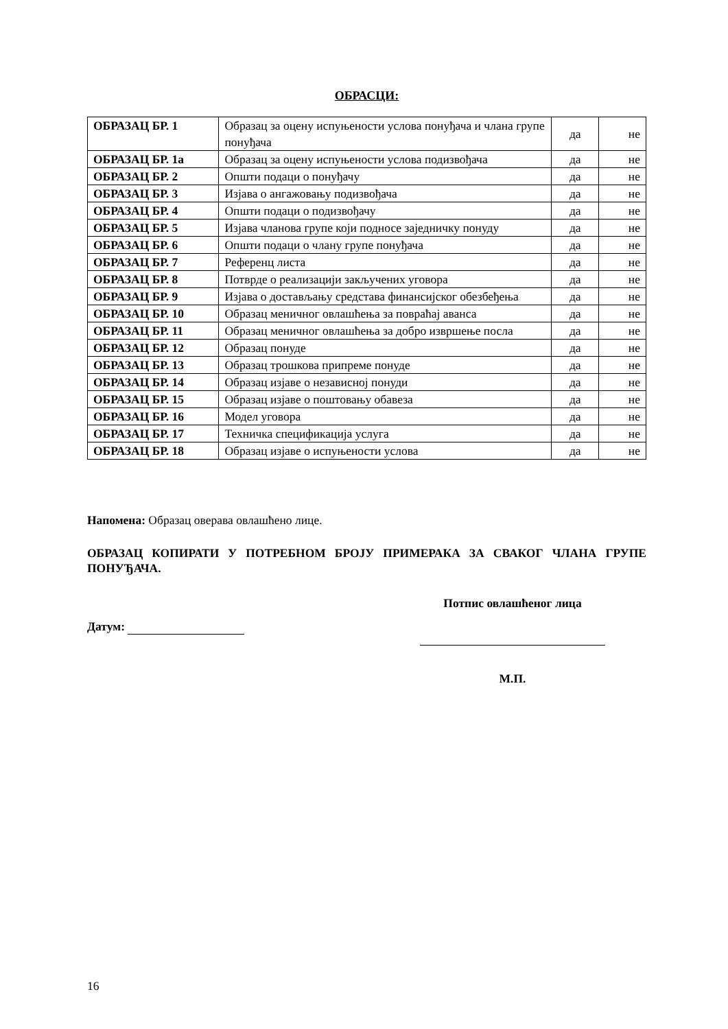ОБРАСЦИ:
| ОБРАЗАЦ БР. 1 | Образац за оцену испуњености услова понуђача и члана групе понуђача | да | не |
| ОБРАЗАЦ БР. 1а | Образац за оцену испуњености услова подизвођача | да | не |
| ОБРАЗАЦ БР. 2 | Општи подаци о понуђачу | да | не |
| ОБРАЗАЦ БР. 3 | Изјава о ангажовању подизвођача | да | не |
| ОБРАЗАЦ БР. 4 | Општи подаци о подизвођачу | да | не |
| ОБРАЗАЦ БР. 5 | Изјава чланова групе који подносе заједничку понуду | да | не |
| ОБРАЗАЦ БР. 6 | Општи подаци о члану групе понуђача | да | не |
| ОБРАЗАЦ БР. 7 | Референц листа | да | не |
| ОБРАЗАЦ БР. 8 | Потврде о реализацији закључених уговора | да | не |
| ОБРАЗАЦ БР. 9 | Изјава о достављању средстава финансијског обезбеђења | да | не |
| ОБРАЗАЦ БР. 10 | Образац меничног овлашћења за повраћај аванса | да | не |
| ОБРАЗАЦ БР. 11 | Образац меничног овлашћења за добро извршење посла | да | не |
| ОБРАЗАЦ БР. 12 | Образац понуде | да | не |
| ОБРАЗАЦ БР. 13 | Образац трошкова припреме понуде | да | не |
| ОБРАЗАЦ БР. 14 | Образац изјаве о независној понуди | да | не |
| ОБРАЗАЦ БР. 15 | Образац изјаве о поштовању обавеза | да | не |
| ОБРАЗАЦ БР. 16 | Модел уговора | да | не |
| ОБРАЗАЦ БР. 17 | Техничка спецификација услуга | да | не |
| ОБРАЗАЦ БР. 18 | Образац изјаве о испуњености услова | да | не |
Напомена: Образац оверава овлашћено лице.
ОБРАЗАЦ КОПИРАТИ У ПОТРЕБНОМ БРОЈУ ПРИМЕРАКА ЗА СВАКОГ ЧЛАНА ГРУПЕ ПОНУЂАЧА.
Датум:
Потпис овлашћеног лица
М.П.
16